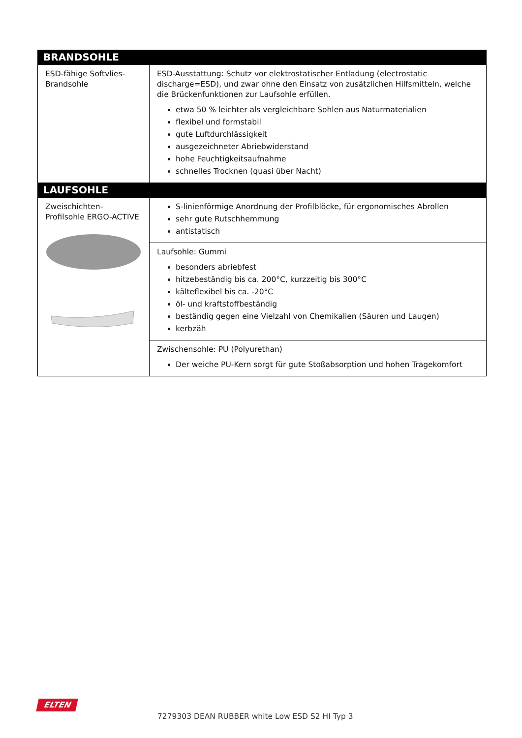| BRANDSOHLE | |
| --- | --- |
| ESD-fähige Softvlies-Brandsohle | ESD-Ausstattung: Schutz vor elektrostatischer Entladung (electrostatic discharge=ESD), und zwar ohne den Einsatz von zusätzlichen Hilfsmitteln, welche die Brückenfunktionen zur Laufsohle erfüllen. etwa 50 % leichter als vergleichbare Sohlen aus Naturmaterialien flexibel und formstabil gute Luftdurchlässigkeit ausgezeichneter Abriebwiderstand hohe Feuchtigkeitsaufnahme schnelles Trocknen (quasi über Nacht) |
| LAUFSOHLE | |
| Zweischichten-Profilsohle ERGO-ACTIVE | S-linienförmige Anordnung der Profilblöcke, für ergonomisches Abrollen sehr gute Rutschhemmung antistatisch |
| | Laufsohle: Gummi besonders abriebfest hitzebeständig bis ca. 200°C, kurzzeitig bis 300°C kälteflexibel bis ca. -20°C öl- und kraftstoffbeständig beständig gegen eine Vielzahl von Chemikalien (Säuren und Laugen) kerbzäh |
| | Zwischensohle: PU (Polyurethan) Der weiche PU-Kern sorgt für gute Stoßabsorption und hohen Tragekomfort |
ELTEN
7279303 DEAN RUBBER white Low ESD S2 HI Typ 3